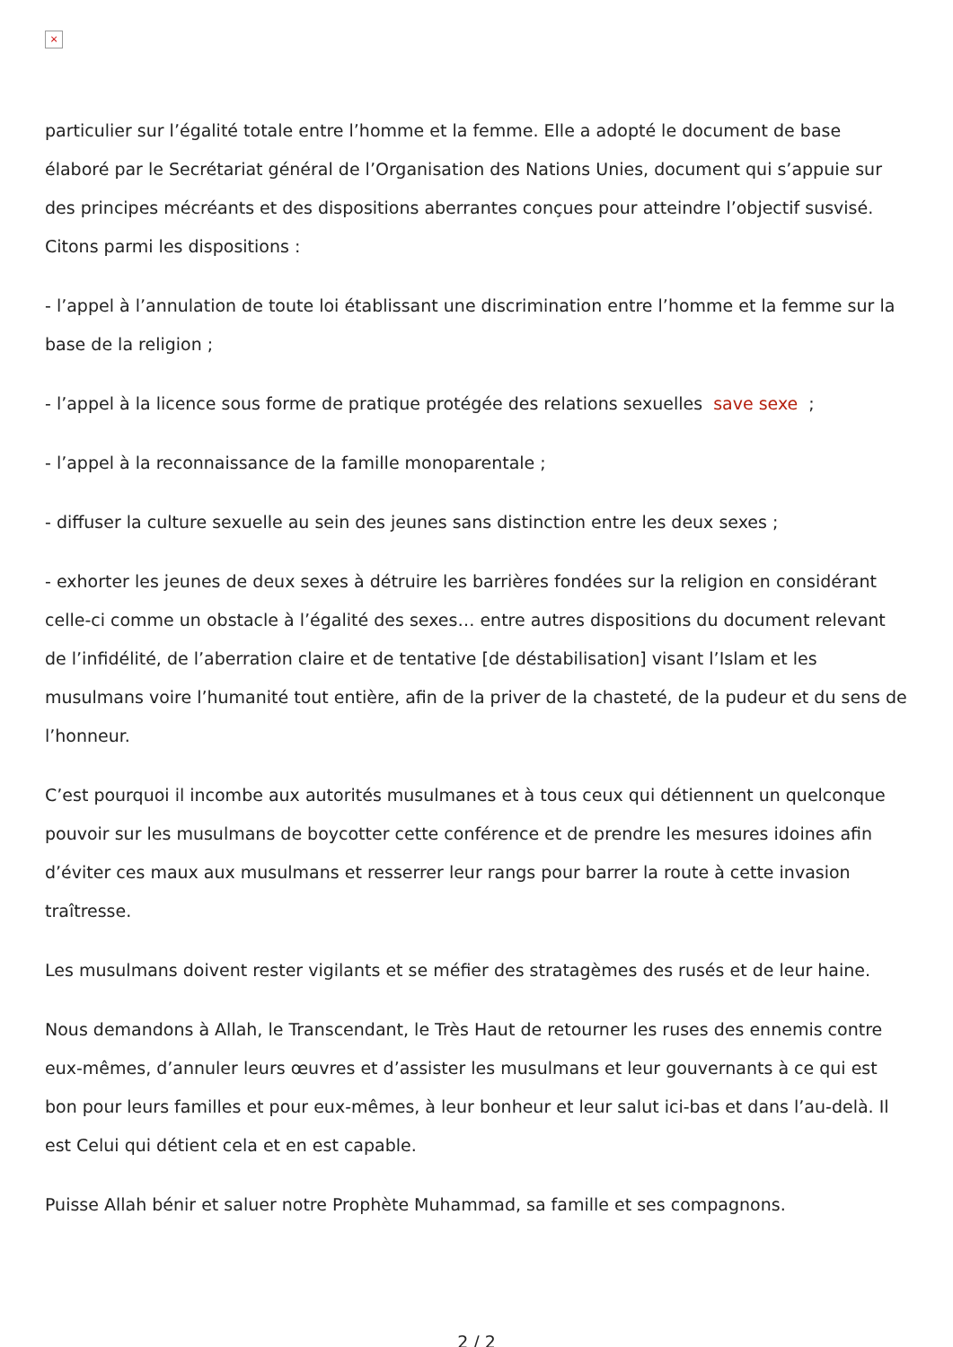×
particulier sur l’égalité totale entre l’homme et la femme. Elle a adopté le document de base élaboré par le Secrétariat général de l’Organisation des Nations Unies, document qui s’appuie sur des principes mécréants et des dispositions aberrantes conçues pour atteindre l’objectif susvisé. Citons parmi les dispositions :
- l’appel à l’annulation de toute loi établissant une discrimination entre l’homme et la femme sur la base de la religion ;
- l’appel à la licence sous forme de pratique protégée des relations sexuelles save sexe ;
- l’appel à la reconnaissance de la famille monoparentale ;
- diffuser la culture sexuelle au sein des jeunes sans distinction entre les deux sexes ;
- exhorter les jeunes de deux sexes à détruire les barrières fondées sur la religion en considérant celle-ci comme un obstacle à l’égalité des sexes… entre autres dispositions du document relevant de l’infidélité, de l’aberration claire et de tentative [de déstabilisation] visant l’Islam et les musulmans voire l’humanité tout entière, afin de la priver de la chasteté, de la pudeur et du sens de l’honneur.
C’est pourquoi il incombe aux autorités musulmanes et à tous ceux qui détiennent un quelconque pouvoir sur les musulmans de boycotter cette conférence et de prendre les mesures idoines afin d’éviter ces maux aux musulmans et resserrer leur rangs pour barrer la route à cette invasion traîtresse.
Les musulmans doivent rester vigilants et se méfier des stratagèmes des rusés et de leur haine.
Nous demandons à Allah, le Transcendant, le Très Haut de retourner les ruses des ennemis contre eux-mêmes, d’annuler leurs œuvres et d’assister les musulmans et leur gouvernants à ce qui est bon pour leurs familles et pour eux-mêmes, à leur bonheur et leur salut ici-bas et dans l’au-delà. Il est Celui qui détient cela et en est capable.
Puisse Allah bénir et saluer notre Prophète Muhammad, sa famille et ses compagnons.
2 / 2